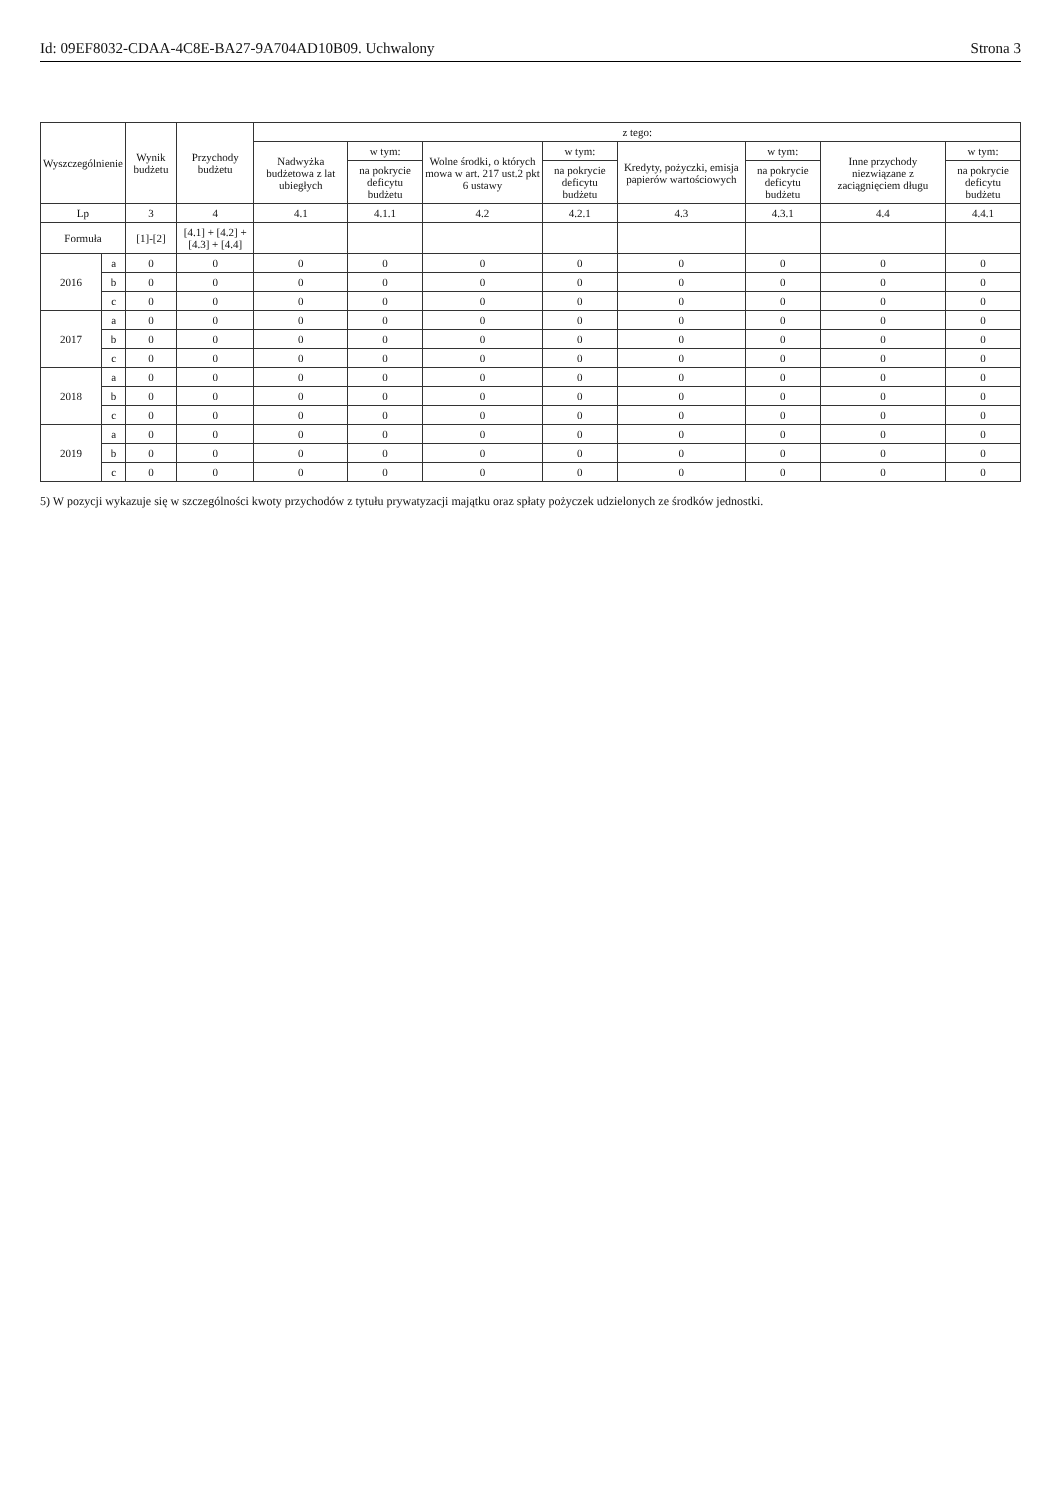Id: 09EF8032-CDAA-4C8E-BA27-9A704AD10B09. Uchwalony Strona 3
| Wyszczególnienie | | Wynik budżetu | Przychody budżetu | z tego: | | | | | | | |
| --- | --- | --- | --- | --- | --- | --- | --- | --- | --- | --- | --- |
| | | | | Nadwyżka budżetowa z lat ubiegłych | w tym: | Wolne środki, o których mowa w art. 217 ust.2 pkt 6 ustawy | w tym: | Kredyty, pożyczki, emisja papierów wartościowych | w tym: | Inne przychody niezwiązane z zaciągnięciem długu | w tym: |
| | | | | | na pokrycie deficytu budżetu | | na pokrycie deficytu budżetu | | na pokrycie deficytu budżetu | | na pokrycie deficytu budżetu |
| Lp | | 3 | 4 | 4.1 | 4.1.1 | 4.2 | 4.2.1 | 4.3 | 4.3.1 | 4.4 | 4.4.1 |
| Formuła | | [1]-[2] | [4.1] + [4.2] + [4.3] + [4.4] | | | | | | | | |
| 2016 | a | 0 | 0 | 0 | 0 | 0 | 0 | 0 | 0 | 0 | 0 |
| | b | 0 | 0 | 0 | 0 | 0 | 0 | 0 | 0 | 0 | 0 |
| | c | 0 | 0 | 0 | 0 | 0 | 0 | 0 | 0 | 0 | 0 |
| 2017 | a | 0 | 0 | 0 | 0 | 0 | 0 | 0 | 0 | 0 | 0 |
| | b | 0 | 0 | 0 | 0 | 0 | 0 | 0 | 0 | 0 | 0 |
| | c | 0 | 0 | 0 | 0 | 0 | 0 | 0 | 0 | 0 | 0 |
| 2018 | a | 0 | 0 | 0 | 0 | 0 | 0 | 0 | 0 | 0 | 0 |
| | b | 0 | 0 | 0 | 0 | 0 | 0 | 0 | 0 | 0 | 0 |
| | c | 0 | 0 | 0 | 0 | 0 | 0 | 0 | 0 | 0 | 0 |
| 2019 | a | 0 | 0 | 0 | 0 | 0 | 0 | 0 | 0 | 0 | 0 |
| | b | 0 | 0 | 0 | 0 | 0 | 0 | 0 | 0 | 0 | 0 |
| | c | 0 | 0 | 0 | 0 | 0 | 0 | 0 | 0 | 0 | 0 |
5) W pozycji wykazuje się w szczególności kwoty przychodów z tytułu prywatyzacji majątku oraz spłaty pożyczek udzielonych ze środków jednostki.